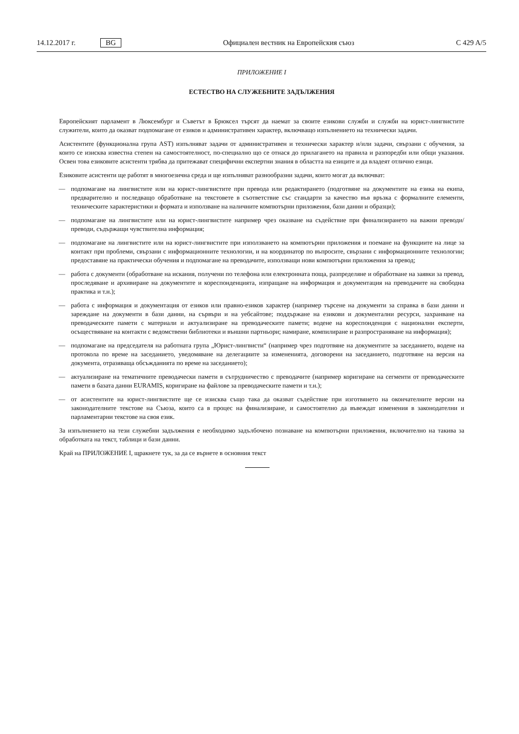14.12.2017 г. BG Официален вестник на Европейския съюз C 429 A/5
ПРИЛОЖЕНИЕ I
ЕСТЕСТВО НА СЛУЖЕБНИТЕ ЗАДЪЛЖЕНИЯ
Европейският парламент в Люксембург и Съветът в Брюксел търсят да наемат за своите езикови служби и служби на юрист-лингвистите служители, които да оказват подпомагане от езиков и административен характер, включващо изпълнението на технически задачи.
Асистентите (функционална група AST) изпълняват задачи от административен и технически характер и/или задачи, свързани с обучения, за които се изисква известна степен на самостоятелност, по-специално що се отнася до прилагането на правила и разпоредби или общи указания. Освен това езиковите асистенти трябва да притежават специфични експертни знания в областта на езиците и да владеят отлично езици.
Езиковите асистенти ще работят в многоезична среда и ще изпълняват разнообразни задачи, които могат да включват:
— подпомагане на лингвистите или на юрист-лингвистите при превода или редактирането (подготвяне на документите на езика на екипа, предварително и последващо обработване на текстовете в съответствие със стандарти за качество във връзка с формалните елементи, техническите характеристики и формата и използване на наличните компютърни приложения, бази данни и образци);
— подпомагане на лингвистите или на юрист-лингвистите например чрез оказване на съдействие при финализирането на важни преводи/преводи, съдържащи чувствителна информация;
— подпомагане на лингвистите или на юрист-лингвистите при използването на компютърни приложения и поемане на функциите на лице за контакт при проблеми, свързани с информационните технологии, и на координатор по въпросите, свързани с информационните технологии; предоставяне на практически обучения и подпомагане на преводачите, използващи нови компютърни приложения за превод;
— работа с документи (обработване на искания, получени по телефона или електронната поща, разпределяне и обработване на заявки за превод, проследяване и архивиране на документите и кореспонденцията, изпращане на информация и документация на преводачите на свободна практика и т.н.);
— работа с информация и документация от езиков или правно-езиков характер (например търсене на документи за справка в бази данни и зареждане на документи в бази данни, на сървъри и на уебсайтове; поддържане на езикови и документални ресурси, захранване на преводаческите памети с материали и актуализиране на преводаческите памети; водене на кореспонденция с национални експерти, осъществяване на контакти с ведомствени библиотеки и външни партньори; намиране, компилиране и разпространяване на информация);
— подпомагане на председателя на работната група „Юрист-лингвисти“ (например чрез подготвяне на документите за заседанието, водене на протокола по време на заседанието, уведомяване на делегациите за измененията, договорени на заседанието, подготвяне на версия на документа, отразяваща обсъжданията по време на заседанието);
— актуализиране на тематичните преводачески памети в сътрудничество с преводачите (например коригиране на сегменти от преводаческите памети в базата данни EURAMIS, коригиране на файлове за преводаческите памети и т.н.);
— от асистентите на юрист-лингвистите ще се изисква също така да оказват съдействие при изготвянето на окончателните версии на законодателните текстове на Съюза, които са в процес на финализиране, и самостоятелно да въвеждат изменения в законодателни и парламентарни текстове на своя език.
За изпълнението на тези служебни задължения е необходимо задълбочено познаване на компютърни приложения, включително на такива за обработката на текст, таблици и бази данни.
Край на ПРИЛОЖЕНИЕ I, щракнете тук, за да се върнете в основния текст